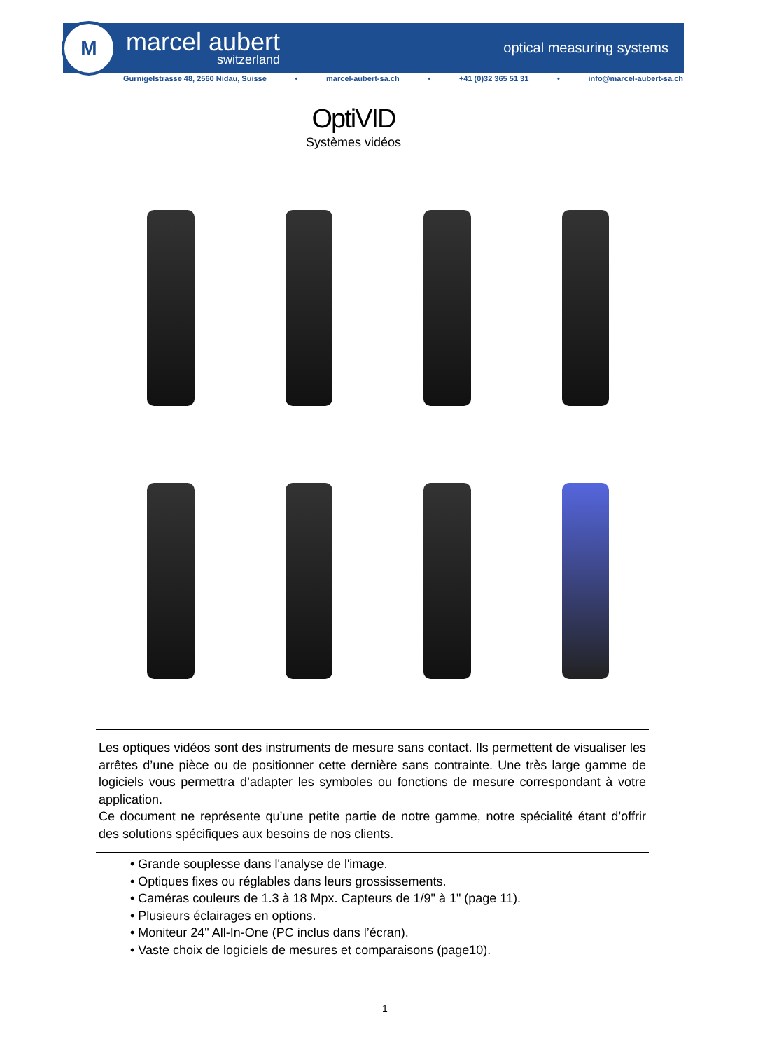M
marcel aubert
switzerland
optical measuring systems
Gurnigelstrasse 48, 2560 Nidau, Suisse • marcel-aubert-sa.ch • +41 (0)32 365 51 31 • info@marcel-aubert-sa.ch
OptiVID
Systèmes vidéos
Les optiques vidéos sont des instruments de mesure sans contact. Ils permettent de visualiser les arrêtes d’une pièce ou de positionner cette dernière sans contrainte. Une très large gamme de logiciels vous permettra d’adapter les symboles ou fonctions de mesure correspondant à votre application.
Ce document ne représente qu’une petite partie de notre gamme, notre spécialité étant d’offrir des solutions spécifiques aux besoins de nos clients.
• Grande souplesse dans l'analyse de l'image.
• Optiques fixes ou réglables dans leurs grossissements.
• Caméras couleurs de 1.3 à 18 Mpx. Capteurs de 1/9" à 1" (page 11).
• Plusieurs éclairages en options.
• Moniteur 24" All-In-One (PC inclus dans l’écran).
• Vaste choix de logiciels de mesures et comparaisons (page10).
1